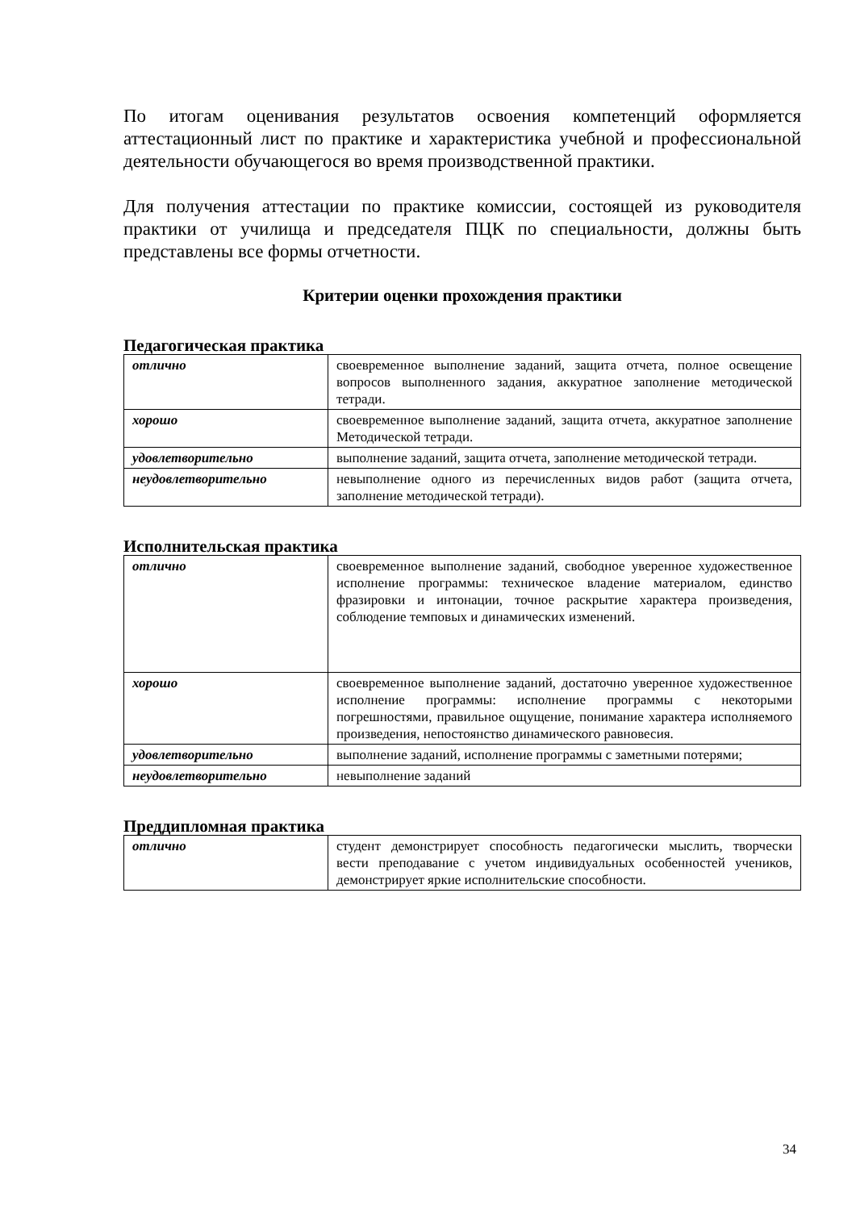По итогам оценивания результатов освоения компетенций оформляется аттестационный лист по практике и характеристика учебной и профессиональной деятельности обучающегося во время производственной практики.
Для получения аттестации по практике комиссии, состоящей из руководителя практики от училища и председателя ПЦК по специальности, должны быть представлены все формы отчетности.
Критерии оценки прохождения практики
Педагогическая практика
| отлично | своевременное выполнение заданий, защита отчета, полное освещение вопросов выполненного задания, аккуратное заполнение методической тетради. |
| хорошо | своевременное выполнение заданий, защита отчета, аккуратное заполнение Методической тетради. |
| удовлетворительно | выполнение заданий, защита отчета, заполнение методической тетради. |
| неудовлетворительно | невыполнение одного из перечисленных видов работ (защита отчета, заполнение методической тетради). |
Исполнительская практика
| отлично | своевременное выполнение заданий, свободное уверенное художественное исполнение программы: техническое владение материалом, единство фразировки и интонации, точное раскрытие характера произведения, соблюдение темповых и динамических изменений. |
| хорошо | своевременное выполнение заданий, достаточно уверенное художественное исполнение программы: исполнение программы с некоторыми погрешностями, правильное ощущение, понимание характера исполняемого произведения, непостоянство динамического равновесия. |
| удовлетворительно | выполнение заданий, исполнение программы с заметными потерями; |
| неудовлетворительно | невыполнение заданий |
Преддипломная практика
| отлично | студент демонстрирует способность педагогически мыслить, творчески вести преподавание с учетом индивидуальных особенностей учеников, демонстрирует яркие исполнительские способности. |
34